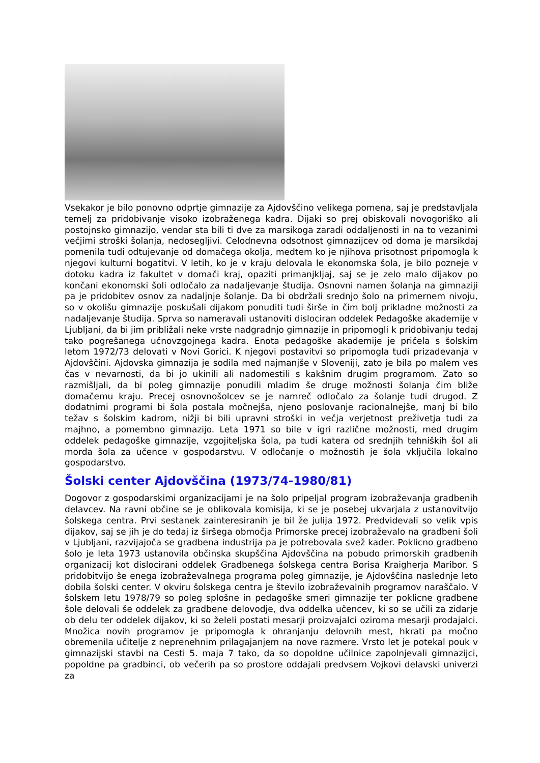Vsekakor je bilo ponovno odprtje gimnazije za Ajdovščino velikega pomena, saj je predstavljala temelj za pridobivanje visoko izobraženega kadra. Dijaki so prej obiskovali novogoriško ali postojnsko gimnazijo, vendar sta bili ti dve za marsikoga zaradi oddaljenosti in na to vezanimi večjimi stroški šolanja, nedosegljivi. Celodnevna odsotnost gimnazijcev od doma je marsikdaj pomenila tudi odtujevanje od domačega okolja, medtem ko je njihova prisotnost pripomogla k njegovi kulturni bogatitvi. V letih, ko je v kraju delovala le ekonomska šola, je bilo pozneje v dotoku kadra iz fakultet v domači kraj, opaziti primanjkljaj, saj se je zelo malo dijakov po končani ekonomski šoli odločalo za nadaljevanje študija. Osnovni namen šolanja na gimnaziji pa je pridobitev osnov za nadaljnje šolanje. Da bi obdržali srednjo šolo na primernem nivoju, so v okolišu gimnazije poskušali dijakom ponuditi tudi širše in čim bolj prikladne možnosti za nadaljevanje študija. Sprva so nameravali ustanoviti dislociran oddelek Pedagoške akademije v Ljubljani, da bi jim približali neke vrste nadgradnjo gimnazije in pripomogli k pridobivanju tedaj tako pogrešanega učnovzgojnega kadra. Enota pedagoške akademije je pričela s šolskim letom 1972/73 delovati v Novi Gorici. K njegovi postavitvi so pripomogla tudi prizadevanja v Ajdovščini. Ajdovska gimnazija je sodila med najmanjše v Sloveniji, zato je bila po malem ves čas v nevarnosti, da bi jo ukinili ali nadomestili s kakšnim drugim programom. Zato so razmišljali, da bi poleg gimnazije ponudili mladim še druge možnosti šolanja čim bliže domačemu kraju. Precej osnovnošolcev se je namreč odločalo za šolanje tudi drugod. Z dodatnimi programi bi šola postala močnejša, njeno poslovanje racionalnejše, manj bi bilo težav s šolskim kadrom, nižji bi bili upravni stroški in večja verjetnost preživetja tudi za majhno, a pomembno gimnazijo. Leta 1971 so bile v igri različne možnosti, med drugim oddelek pedagoške gimnazije, vzgojiteljska šola, pa tudi katera od srednjih tehniških šol ali morda šola za učence v gospodarstvu. V odločanje o možnostih je šola vključila lokalno gospodarstvo.
Šolski center Ajdovščina (1973/74-1980/81)
Dogovor z gospodarskimi organizacijami je na šolo pripeljal program izobraževanja gradbenih delavcev. Na ravni občine se je oblikovala komisija, ki se je posebej ukvarjala z ustanovitvijo šolskega centra. Prvi sestanek zainteresiranih je bil že julija 1972. Predvidevali so velik vpis dijakov, saj se jih je do tedaj iz širšega območja Primorske precej izobraževalo na gradbeni šoli v Ljubljani, razvijajoča se gradbena industrija pa je potrebovala svež kader. Poklicno gradbeno šolo je leta 1973 ustanovila občinska skupščina Ajdovščina na pobudo primorskih gradbenih organizacij kot dislocirani oddelek Gradbenega šolskega centra Borisa Kraigherja Maribor. S pridobitvijo še enega izobraževalnega programa poleg gimnazije, je Ajdovščina naslednje leto dobila šolski center. V okviru šolskega centra je število izobraževalnih programov naraščalo. V šolskem letu 1978/79 so poleg splošne in pedagoške smeri gimnazije ter poklicne gradbene šole delovali še oddelek za gradbene delovodje, dva oddelka učencev, ki so se učili za zidarje ob delu ter oddelek dijakov, ki so želeli postati mesarji proizvajalci oziroma mesarji prodajalci. Množica novih programov je pripomogla k ohranjanju delovnih mest, hkrati pa močno obremenila učitelje z neprenehnim prilagajanjem na nove razmere. Vrsto let je potekal pouk v gimnazijski stavbi na Cesti 5. maja 7 tako, da so dopoldne učilnice zapolnjevali gimnazijci, popoldne pa gradbinci, ob večerih pa so prostore oddajali predvsem Vojkovi delavski univerzi za